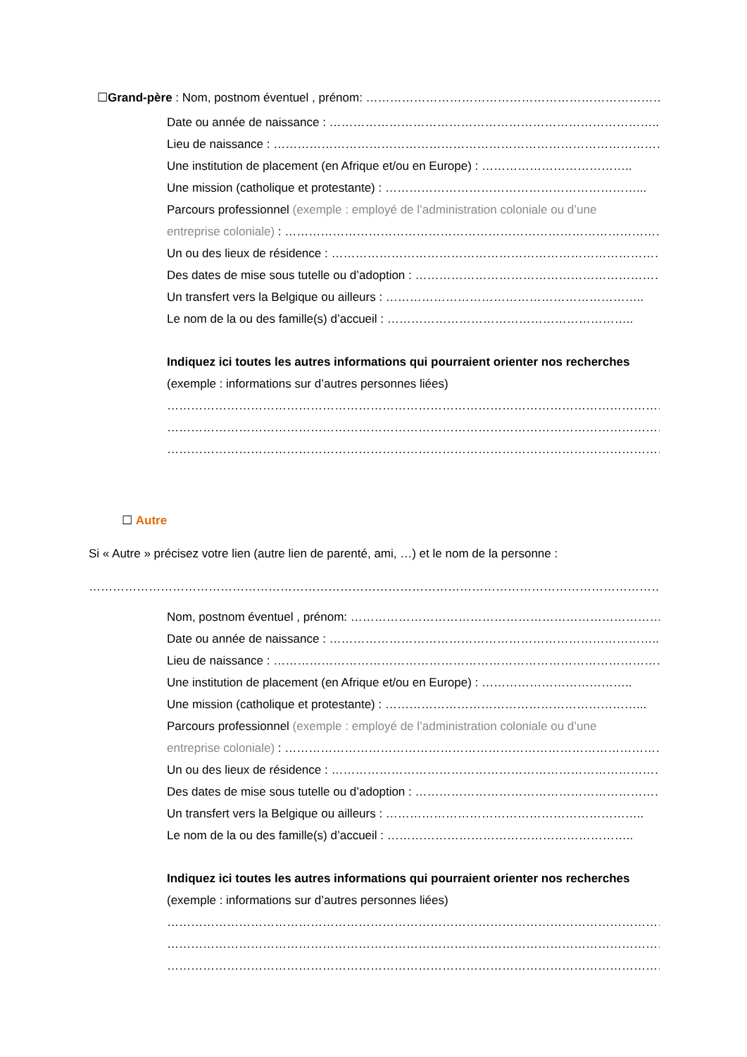☐Grand-père : Nom, postnom éventuel , prénom: ……………………………………………………………………………
Date ou année de naissance : ………………………………………………………………………..
Lieu de naissance : ………………………………………………………………………………………
Une institution de placement (en Afrique et/ou en Europe) : ………………………………..
Une mission (catholique et protestante) : ………………………………………………………...
Parcours professionnel (exemple : employé de l’administration coloniale ou d’une
entreprise coloniale) : ……………………………………………………………………………………...
Un ou des lieux de résidence : …………………………………………………………………………
Des dates de mise sous tutelle ou d’adoption : ………………………………………………………
Un transfert vers la Belgique ou ailleurs : ………………………………………………………..
Le nom de la ou des famille(s) d’accueil : ……………………………………………………..
Indiquez ici toutes les autres informations qui pourraient orienter nos recherches
(exemple : informations sur d’autres personnes liées)
…………………………………………………………………………………………………………………
…………………………………………………………………………………………………………………
…………………………………………………………………………………………………………………
☐ Autre
Si « Autre » précisez votre lien (autre lien de parenté, ami, …) et le nom de la personne :
…………………………………………………………………………………………………………………………………
Nom, postnom éventuel , prénom: ………………………………………………………………………
Date ou année de naissance : ………………………………………………………………………..
Lieu de naissance : ………………………………………………………………………………………
Une institution de placement (en Afrique et/ou en Europe) : ………………………………..
Une mission (catholique et protestante) : ………………………………………………………...
Parcours professionnel (exemple : employé de l’administration coloniale ou d’une
entreprise coloniale) : ……………………………………………………………………………………
Un ou des lieux de résidence : …………………………………………………………………………
Des dates de mise sous tutelle ou d’adoption : ………………………………………………………
Un transfert vers la Belgique ou ailleurs : ………………………………………………………..
Le nom de la ou des famille(s) d’accueil : ……………………………………………………..
Indiquez ici toutes les autres informations qui pourraient orienter nos recherches
(exemple : informations sur d’autres personnes liées)
…………………………………………………………………………………………………………………
…………………………………………………………………………………………………………………
…………………………………………………………………………………………………………………